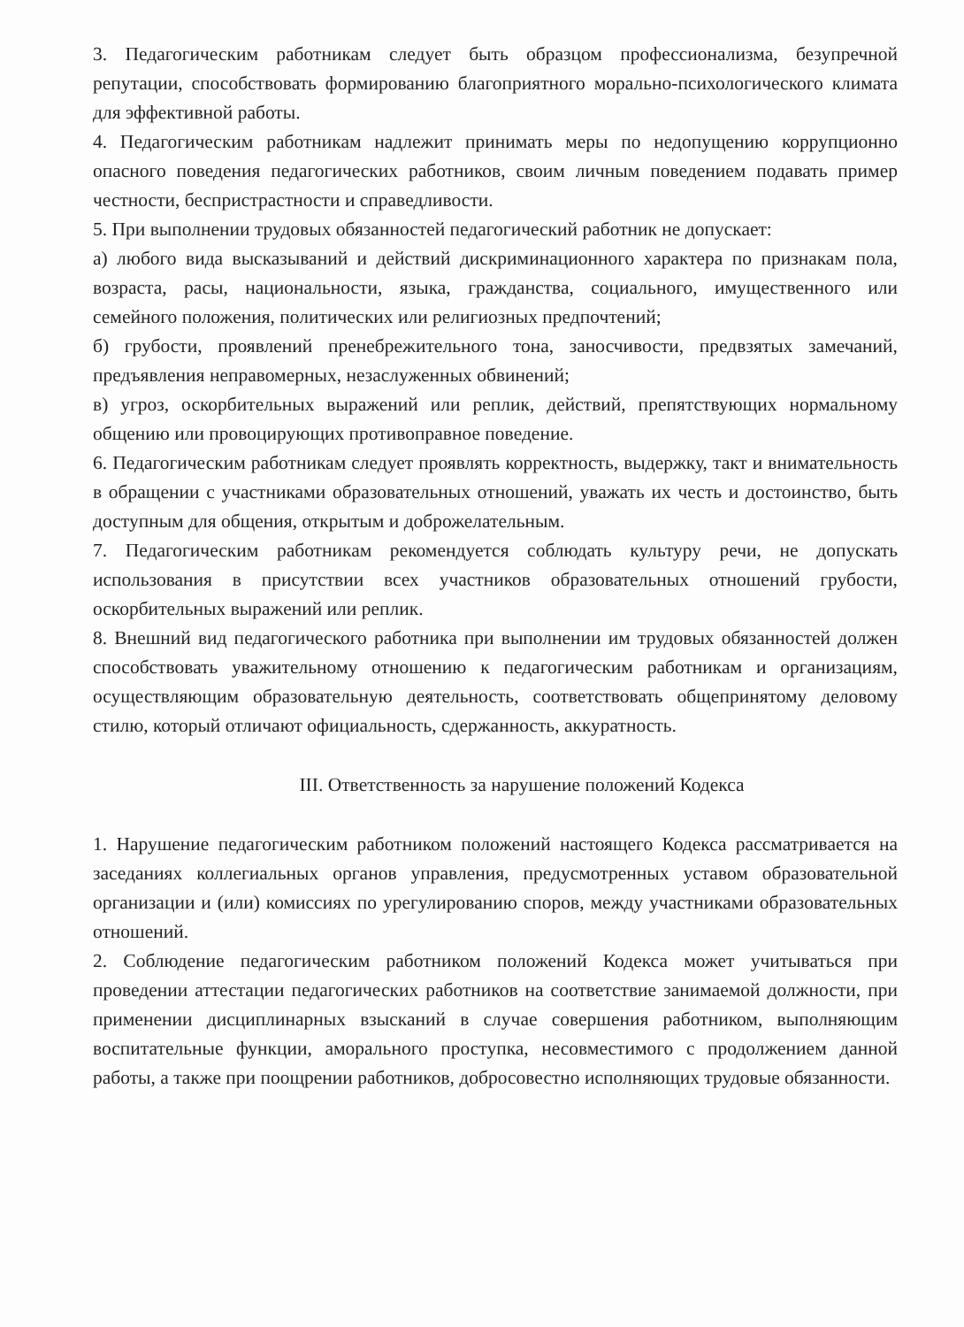3. Педагогическим работникам следует быть образцом профессионализма, безупречной репутации, способствовать формированию благоприятного морально-психологического климата для эффективной работы.
4. Педагогическим работникам надлежит принимать меры по недопущению коррупционно опасного поведения педагогических работников, своим личным поведением подавать пример честности, беспристрастности и справедливости.
5. При выполнении трудовых обязанностей педагогический работник не допускает:
а) любого вида высказываний и действий дискриминационного характера по признакам пола, возраста, расы, национальности, языка, гражданства, социального, имущественного или семейного положения, политических или религиозных предпочтений;
б) грубости, проявлений пренебрежительного тона, заносчивости, предвзятых замечаний, предъявления неправомерных, незаслуженных обвинений;
в) угроз, оскорбительных выражений или реплик, действий, препятствующих нормальному общению или провоцирующих противоправное поведение.
6. Педагогическим работникам следует проявлять корректность, выдержку, такт и внимательность в обращении с участниками образовательных отношений, уважать их честь и достоинство, быть доступным для общения, открытым и доброжелательным.
7. Педагогическим работникам рекомендуется соблюдать культуру речи, не допускать использования в присутствии всех участников образовательных отношений грубости, оскорбительных выражений или реплик.
8. Внешний вид педагогического работника при выполнении им трудовых обязанностей должен способствовать уважительному отношению к педагогическим работникам и организациям, осуществляющим образовательную деятельность, соответствовать общепринятому деловому стилю, который отличают официальность, сдержанность, аккуратность.
III. Ответственность за нарушение положений Кодекса
1. Нарушение педагогическим работником положений настоящего Кодекса рассматривается на заседаниях коллегиальных органов управления, предусмотренных уставом образовательной организации и (или) комиссиях по урегулированию споров, между участниками образовательных отношений.
2. Соблюдение педагогическим работником положений Кодекса может учитываться при проведении аттестации педагогических работников на соответствие занимаемой должности, при применении дисциплинарных взысканий в случае совершения работником, выполняющим воспитательные функции, аморального проступка, несовместимого с продолжением данной работы, а также при поощрении работников, добросовестно исполняющих трудовые обязанности.